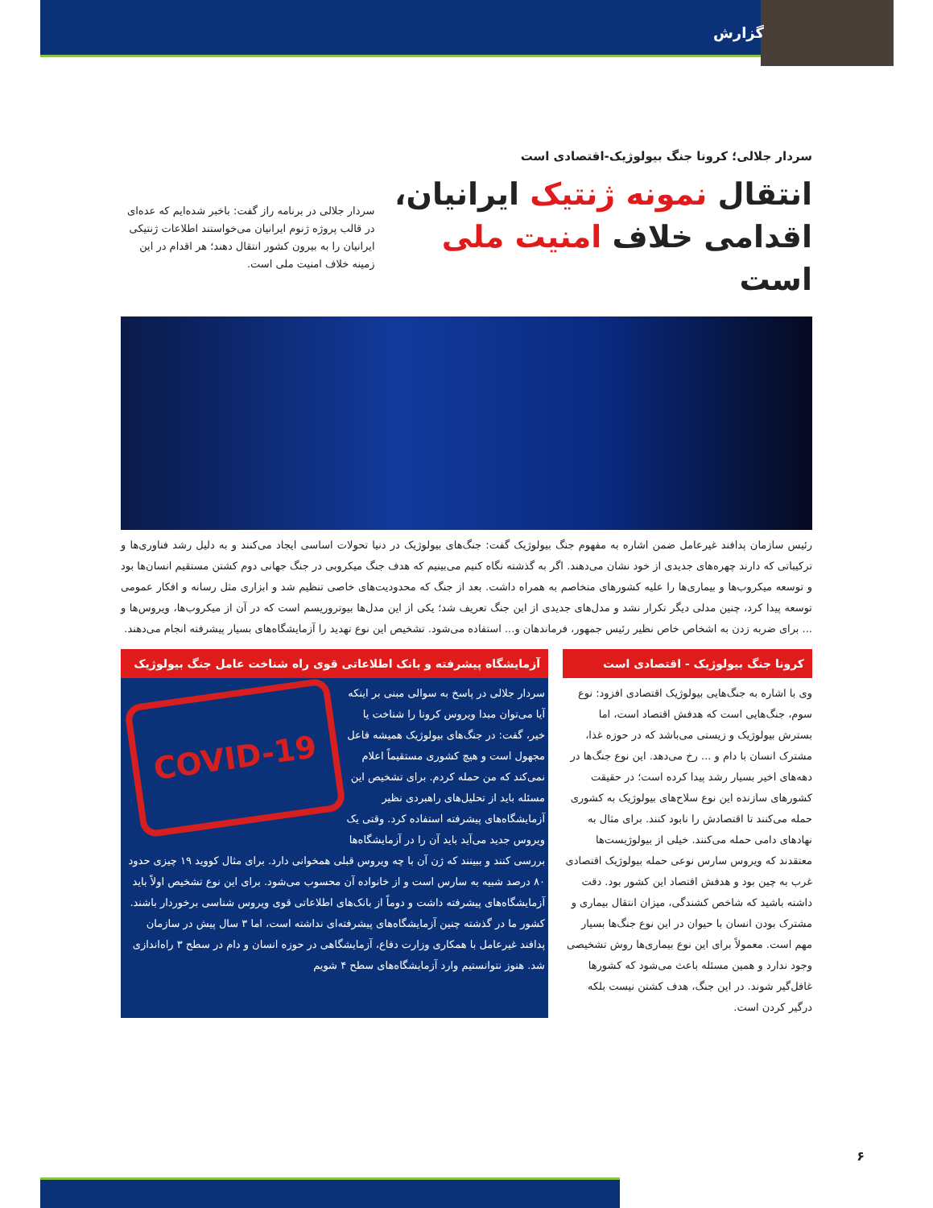گزارش
سردار جلالی؛ کرونا جنگ بیولوژیک-اقتصادی است
انتقال نمونه ژنتیک ایرانیان،
اقدامی خلاف امنیت ملی است
سردار جلالی در برنامه راز گفت: باخبر شده‌ایم که عده‌ای در قالب پروژه ژنوم ایرانیان می‌خواستند اطلاعات ژنتیکی ایرانیان را به بیرون کشور انتقال دهند؛ هر اقدام در این زمینه خلاف امنیت ملی است.
رئیس سازمان پدافند غیرعامل ضمن اشاره به مفهوم جنگ بیولوژیک گفت: جنگ‌های بیولوژیک در دنیا تحولات اساسی ایجاد می‌کنند و به دلیل رشد فناوری‌ها و ترکیباتی که دارند چهره‌های جدیدی از خود نشان می‌دهند. اگر به گذشته نگاه کنیم می‌بینیم که هدف جنگ میکروبی در جنگ جهانی دوم کشتن مستقیم انسان‌ها بود و توسعه میکروب‌ها و بیماری‌ها را علیه کشورهای متخاصم به همراه داشت. بعد از جنگ که محدودیت‌های خاصی تنظیم شد و ابزاری مثل رسانه و افکار عمومی توسعه پیدا کرد، چنین مدلی دیگر تکرار نشد و مدل‌های جدیدی از این جنگ تعریف شد؛ یکی از این مدل‌ها بیوتروریسم است که در آن از میکروب‌ها، ویروس‌ها و ... برای ضربه زدن به اشخاص خاص نظیر رئیس جمهور، فرماندهان و... استفاده می‌شود. تشخیص این نوع تهدید را آزمایشگاه‌های بسیار پیشرفته انجام می‌دهند.
کرونا جنگ بیولوژیک - اقتصادی است
وی با اشاره به جنگ‌هایی بیولوژیک اقتصادی افزود: نوع سوم، جنگ‌هایی است که هدفش اقتصاد است، اما بسترش بیولوژیک و زیستی می‌باشد که در حوزه غذا، مشترک انسان با دام و ... رخ می‌دهد. این نوع جنگ‌ها در دهه‌های اخیر بسیار رشد پیدا کرده است؛ در حقیقت کشورهای سازنده این نوع سلاح‌های بیولوژیک به کشوری حمله می‌کنند تا اقتصادش را نابود کنند. برای مثال به نهادهای دامی حمله می‌کنند. خیلی از بیولوژیست‌ها معتقدند که ویروس سارس نوعی حمله بیولوژیک اقتصادی غرب به چین بود و هدفش اقتصاد این کشور بود. دقت داشته باشید که شاخص کشندگی، میزان انتقال بیماری و مشترک بودن انسان با حیوان در این نوع جنگ‌ها بسیار مهم است. معمولاً برای این نوع بیماری‌ها روش تشخیصی وجود ندارد و همین مسئله باعث می‌شود که کشورها غافل‌گیر شوند. در این جنگ، هدف کشتن نیست بلکه درگیر کردن است.
آزمایشگاه پیشرفته و بانک اطلاعاتی قوی راه شناخت عامل جنگ بیولوژیک
COVID-19
سردار جلالی در پاسخ به سوالی مبنی بر اینکه آیا می‌توان مبدا ویروس کرونا را شناخت یا خیر، گفت: در جنگ‌های بیولوژیک همیشه فاعل مجهول است و هیچ کشوری مستقیماً اعلام نمی‌کند که من حمله کردم. برای تشخیص این مسئله باید از تحلیل‌های راهبردی نظیر آزمایشگاه‌های پیشرفته استفاده کرد. وقتی یک ویروس جدید می‌آید باید آن را در آزمایشگاه‌ها بررسی کنند و ببینند که ژن آن با چه ویروس قبلی همخوانی دارد. برای مثال کووید ۱۹ چیزی حدود ۸۰ درصد شبیه به سارس است و از خانواده آن محسوب می‌شود. برای این نوع تشخیص اولاً باید آزمایشگاه‌های پیشرفته داشت و دوماً از بانک‌های اطلاعاتی قوی ویروس شناسی برخوردار باشند. کشور ما در گذشته چنین آزمایشگاه‌های پیشرفته‌ای نداشته است، اما ۳ سال پیش در سازمان پدافند غیرعامل با همکاری وزارت دفاع، آزمایشگاهی در حوزه انسان و دام در سطح ۳ راه‌اندازی شد. هنوز نتوانستیم وارد آزمایشگاه‌های سطح ۴ شویم
۶